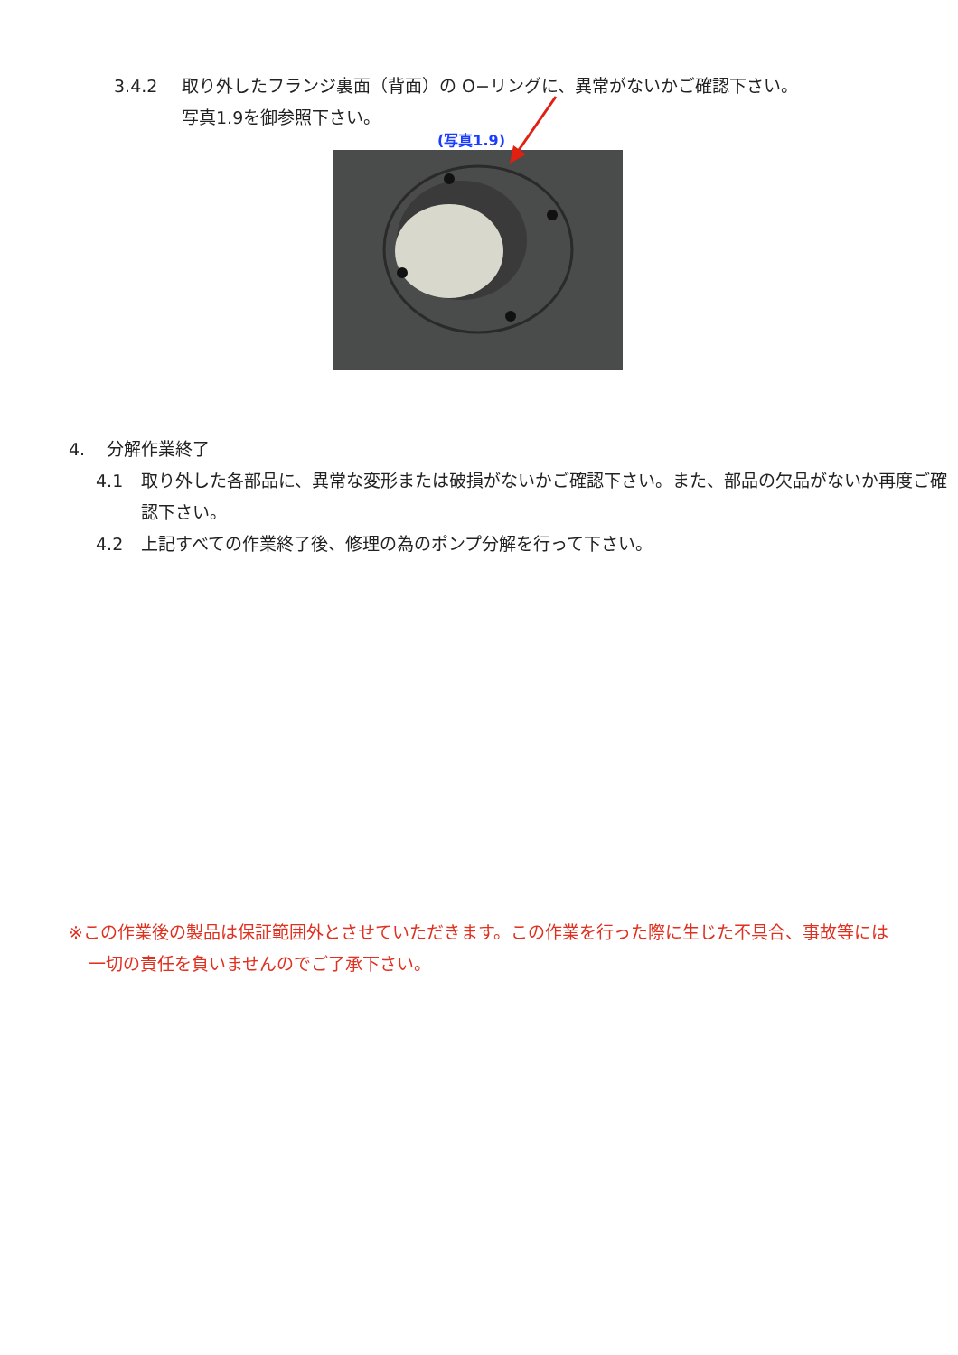3.4.2 取り外したフランジ裏面（背面）の O−リングに、異常がないかご確認下さい。
写真1.9を御参照下さい。
(写真1.9)
4. 分解作業終了
4.1 取り外した各部品に、異常な変形または破損がないかご確認下さい。また、部品の欠品がないか再度ご確認下さい。
4.2 上記すべての作業終了後、修理の為のポンプ分解を行って下さい。
※この作業後の製品は保証範囲外とさせていただきます。この作業を行った際に生じた不具合、事故等には一切の責任を負いませんのでご了承下さい。